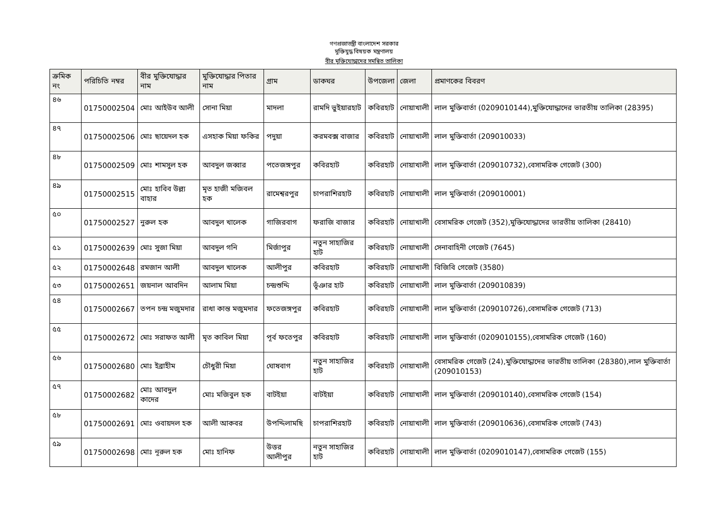গণপ্রজাতন্ত্রী বাংলাদেশ সরকার
মুক্তিযুদ্ধ বিষয়ক মন্ত্রণালয়
বীর মুক্তিযোদ্ধাদের সমন্বিত তালিকা
| ক্রমিক নং | পরিচিতি নম্বর | বীর মুক্তিযোদ্ধার নাম | মুক্তিযোদ্ধার পিতার নাম | গ্রাম | ডাকঘর | উপজেলা | জেলা | প্রমাণকের বিবরণ |
| --- | --- | --- | --- | --- | --- | --- | --- | --- |
| ৪৬ | 01750002504 | মোঃ আইউব আলী | সোনা মিয়া | মাদলা | রামদি ভুইয়ারহাট | কবিরহাট | নোয়াখালী | লাল মুক্তিবার্তা (0209010144),মুক্তিযোদ্ধাদের ভারতীয় তালিকা (28395) |
| ৪৭ | 01750002506 | মোঃ ছায়েদল হক | এসহাক মিয়া ফকির | পদুয়া | করমবক্স বাজার | কবিরহাট | নোয়াখালী | লাল মুক্তিবার্তা (209010033) |
| ৪৮ | 01750002509 | মোঃ শামসুল হক | আবদুল জব্বার | পতেজঙ্গপুর | কবিরহাট | কবিরহাট | নোয়াখালী | লাল মুক্তিবার্তা (209010732),বেসামরিক গেজেট (300) |
| ৪৯ | 01750002515 | মোঃ হাবিব উল্ল্য বাহার | মৃত হাজী মজিবল হক | রামেশ্বরপুর | চাপরাশিরহাট | কবিরহাট | নোয়াখালী | লাল মুক্তিবার্তা (209010001) |
| ৫০ | 01750002527 | নুরুল হক | আবদুল খালেক | গাজিরবাগ | ফরাজি বাজার | কবিরহাট | নোয়াখালী | বেসামরিক গেজেট (352),মুক্তিযোদ্ধাদের ভারতীয় তালিকা (28410) |
| ৫১ | 01750002639 | মোঃ সুজা মিয়া | আবদুল গনি | মির্জাপুর | নতুন সাহাজির হাট | কবিরহাট | নোয়াখালী | সেনাবাহিনী গেজেট (7645) |
| ৫২ | 01750002648 | রমজান আলী | আবদুল খালেক | আলীপুর | কবিরহাট | কবিরহাট | নোয়াখালী | বিজিবি গেজেট (3580) |
| ৫৩ | 01750002651 | জয়নাল আবদিন | আলাম মিয়া | চন্দ্রশুদ্দি | ভূঁঞার হাট | কবিরহাট | নোয়াখালী | লাল মুক্তিবার্তা (209010839) |
| ৫৪ | 01750002667 | তপন চন্দ্র মজুমদার | রাধা কান্ত মজুমদার | ফতেজঙ্গপুর | কবিরহাট | কবিরহাট | নোয়াখালী | লাল মুক্তিবার্তা (209010726),বেসামরিক গেজেট (713) |
| ৫৫ | 01750002672 | মোঃ সরাফত আলী | মৃত কাবিল মিয়া | পূর্ব ফতেপুর | কবিরহাট | কবিরহাট | নোয়াখালী | লাল মুক্তিবার্তা (0209010155),বেসামরিক গেজেট (160) |
| ৫৬ | 01750002680 | মোঃ ইব্রাহীম | চৌধুরী মিয়া | ঘোষবাগ | নতুন সাহাজির হাট | কবিরহাট | নোয়াখালী | বেসামরিক গেজেট (24),মুক্তিযোদ্ধাদের ভারতীয় তালিকা (28380),লাল মুক্তিবার্তা (209010153) |
| ৫৭ | 01750002682 | মোঃ আবদুল কাদের | মোঃ মজিবুল হক | বাটইয়া | বাটইয়া | কবিরহাট | নোয়াখালী | লাল মুক্তিবার্তা (209010140),বেসামরিক গেজেট (154) |
| ৫৮ | 01750002691 | মোঃ ওবায়দল হক | আলী আকবর | উপদ্দিলামছি | চাপরাশিরহাট | কবিরহাট | নোয়াখালী | লাল মুক্তিবার্তা (209010636),বেসামরিক গেজেট (743) |
| ৫৯ | 01750002698 | মোঃ নূরুল হক | মোঃ হানিফ | উত্তর আলীপুর | নতুন সাহাজির হাট | কবিরহাট | নোয়াখালী | লাল মুক্তিবার্তা (0209010147),বেসামরিক গেজেট (155) |